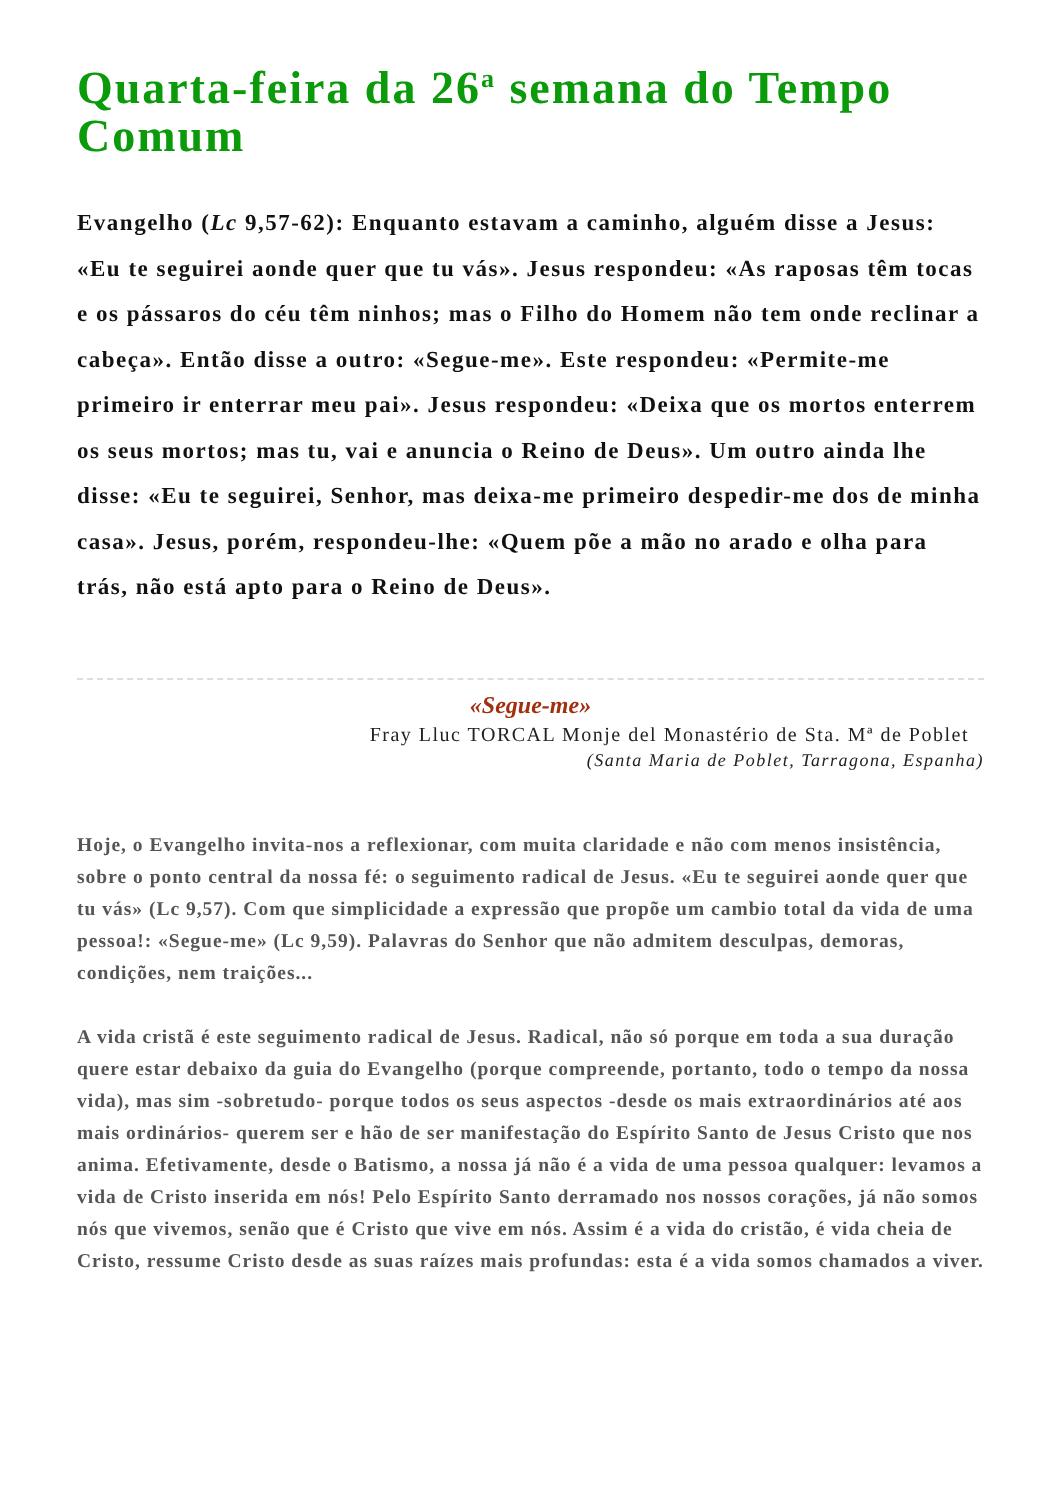Quarta-feira da 26<sup>a</sup> semana do Tempo Comum
Evangelho (Lc 9,57-62): Enquanto estavam a caminho, alguém disse a Jesus: «Eu te seguirei aonde quer que tu vás». Jesus respondeu: «As raposas têm tocas e os pássaros do céu têm ninhos; mas o Filho do Homem não tem onde reclinar a cabeça». Então disse a outro: «Segue-me». Este respondeu: «Permite-me primeiro ir enterrar meu pai». Jesus respondeu: «Deixa que os mortos enterrem os seus mortos; mas tu, vai e anuncia o Reino de Deus». Um outro ainda lhe disse: «Eu te seguirei, Senhor, mas deixa-me primeiro despedir-me dos de minha casa». Jesus, porém, respondeu-lhe: «Quem põe a mão no arado e olha para trás, não está apto para o Reino de Deus».
«Segue-me»
Fray Lluc TORCAL Monje del Monastério de Sta. Mª de Poblet
(Santa Maria de Poblet, Tarragona, Espanha)
Hoje, o Evangelho invita-nos a reflexionar, com muita claridade e não com menos insistência, sobre o ponto central da nossa fé: o seguimento radical de Jesus. «Eu te seguirei aonde quer que tu vás» (Lc 9,57). Com que simplicidade a expressão que propõe um cambio total da vida de uma pessoa!: «Segue-me» (Lc 9,59). Palavras do Senhor que não admitem desculpas, demoras, condições, nem traições...
A vida cristã é este seguimento radical de Jesus. Radical, não só porque em toda a sua duração quere estar debaixo da guia do Evangelho (porque compreende, portanto, todo o tempo da nossa vida), mas sim -sobretudo- porque todos os seus aspectos -desde os mais extraordinários até aos mais ordinários- querem ser e hão de ser manifestação do Espírito Santo de Jesus Cristo que nos anima. Efetivamente, desde o Batismo, a nossa já não é a vida de uma pessoa qualquer: levamos a vida de Cristo inserida em nós! Pelo Espírito Santo derramado nos nossos corações, já não somos nós que vivemos, senão que é Cristo que vive em nós. Assim é a vida do cristão, é vida cheia de Cristo, ressume Cristo desde as suas raízes mais profundas: esta é a vida somos chamados a viver.